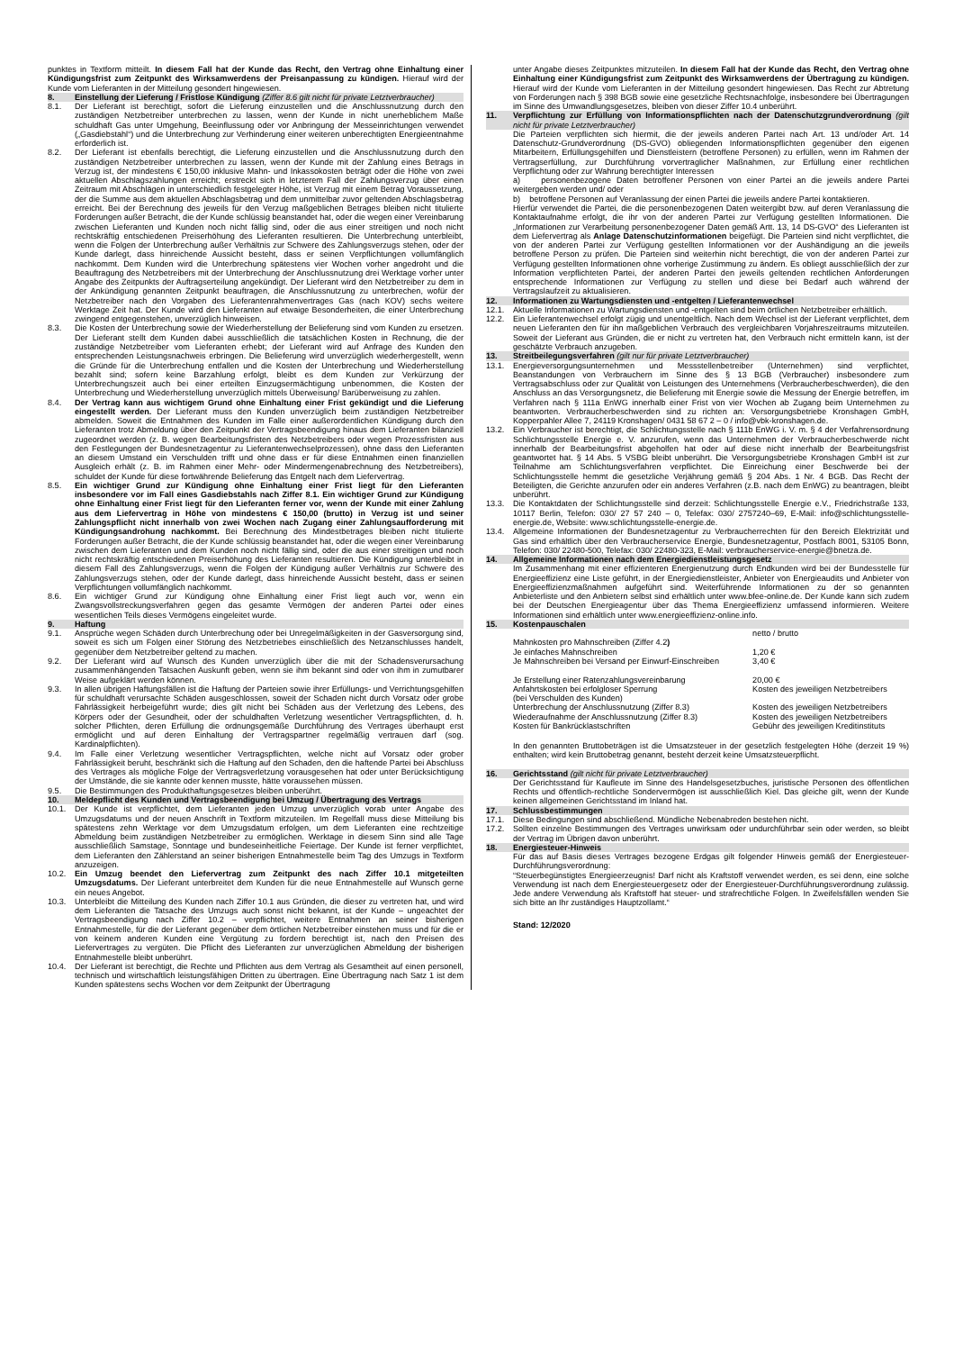punktes in Textform mitteilt. In diesem Fall hat der Kunde das Recht, den Vertrag ohne Einhaltung einer Kündigungsfrist zum Zeitpunkt des Wirksamwerdens der Preisanpassung zu kündigen. Hierauf wird der Kunde vom Lieferanten in der Mitteilung gesondert hingewiesen.
8. Einstellung der Lieferung / Fristlose Kündigung (Ziffer 8.6 gilt nicht für private Letztverbraucher)
8.1. Der Lieferant ist berechtigt, sofort die Lieferung einzustellen und die Anschlussnutzung durch den zuständigen Netzbetreiber unterbrechen zu lassen, wenn der Kunde in nicht unerheblichem Maße schuldhaft Gas unter Umgehung, Beeinflussung oder vor Anbringung der Messeinrichtungen verwendet („Gasdiebstahl“) und die Unterbrechung zur Verhinderung einer weiteren unberechtigten Energieentnahme erforderlich ist.
8.2. Der Lieferant ist ebenfalls berechtigt, die Lieferung einzustellen und die Anschlussnutzung durch den zuständigen Netzbetreiber unterbrechen zu lassen, wenn der Kunde mit der Zahlung eines Betrags in Verzug ist, der mindestens € 150,00 inklusive Mahn- und Inkassokosten beträgt oder die Höhe von zwei aktuellen Abschlagszahlungen erreicht; erstreckt sich in letzterem Fall der Zahlungsverzug über einen Zeitraum mit Abschlägen in unterschiedlich festgelegter Höhe, ist Verzug mit einem Betrag Voraussetzung, der die Summe aus dem aktuellen Abschlagsbetrag und dem unmittelbar zuvor geltenden Abschlagsbetrag erreicht. Bei der Berechnung des jeweils für den Verzug maßgeblichen Betrages bleiben nicht titulierte Forderungen außer Betracht, die der Kunde schlüssig beanstandet hat, oder die wegen einer Vereinbarung zwischen Lieferanten und Kunden noch nicht fällig sind, oder die aus einer streitigen und noch nicht rechtskräftig entschiedenen Preiserhöhung des Lieferanten resultieren. Die Unterbrechung unterbleibt, wenn die Folgen der Unterbrechung außer Verhältnis zur Schwere des Zahlungsverzugs stehen, oder der Kunde darlegt, dass hinreichende Aussicht besteht, dass er seinen Verpflichtungen vollumfänglich nachkommt. Dem Kunden wird die Unterbrechung spätestens vier Wochen vorher angedroht und die Beauftragung des Netzbetreibers mit der Unterbrechung der Anschlussnutzung drei Werktage vorher unter Angabe des Zeitpunkts der Auftragserteilung angekündigt. Der Lieferant wird den Netzbetreiber zu dem in der Ankündigung genannten Zeitpunkt beauftragen, die Anschlussnutzung zu unterbrechen, wofür der Netzbetreiber nach den Vorgaben des Lieferantenrahmenvertrages Gas (nach KOV) sechs weitere Werktage Zeit hat. Der Kunde wird den Lieferanten auf etwaige Besonderheiten, die einer Unterbrechung zwingend entgegenstehen, unverzüglich hinweisen.
8.3. Die Kosten der Unterbrechung sowie der Wiederherstellung der Belieferung sind vom Kunden zu ersetzen. Der Lieferant stellt dem Kunden dabei ausschließlich die tatsächlichen Kosten in Rechnung, die der zuständige Netzbetreiber vom Lieferanten erhebt; der Lieferant wird auf Anfrage des Kunden den entsprechenden Leistungsnachweis erbringen. Die Belieferung wird unverzüglich wiederhergestellt, wenn die Gründe für die Unterbrechung entfallen und die Kosten der Unterbrechung und Wiederherstellung bezahlt sind; sofern keine Barzahlung erfolgt, bleibt es dem Kunden zur Verkürzung der Unterbrechungszeit auch bei einer erteilten Einzugsermächtigung unbenommen, die Kosten der Unterbrechung und Wiederherstellung unverzüglich mittels Überweisung/ Barüberweisung zu zahlen.
8.4. Der Vertrag kann aus wichtigem Grund ohne Einhaltung einer Frist gekündigt und die Lieferung eingestellt werden. Der Lieferant muss den Kunden unverzüglich beim zuständigen Netzbetreiber abmelden. Soweit die Entnahmen des Kunden im Falle einer außerordentlichen Kündigung durch den Lieferanten trotz Abmeldung über den Zeitpunkt der Vertragsbeendigung hinaus dem Lieferanten bilanziell zugeordnet werden (z. B. wegen Bearbeitungsfristen des Netzbetreibers oder wegen Prozessfristen aus den Festlegungen der Bundesnetzagentur zu Lieferantenwechselprozessen), ohne dass den Lieferanten an diesem Umstand ein Verschulden trifft und ohne dass er für diese Entnahmen einen finanziellen Ausgleich erhält (z. B. im Rahmen einer Mehr- oder Mindermengenabrechnung des Netzbetreibers), schuldet der Kunde für diese fortwährende Belieferung das Entgelt nach dem Liefervertrag.
8.5. Ein wichtiger Grund zur Kündigung ohne Einhaltung einer Frist liegt für den Lieferanten insbesondere vor im Fall eines Gasdiebstahls nach Ziffer 8.1. Ein wichtiger Grund zur Kündigung ohne Einhaltung einer Frist liegt für den Lieferanten ferner vor, wenn der Kunde mit einer Zahlung aus dem Liefervertrag in Höhe von mindestens € 150,00 (brutto) in Verzug ist und seiner Zahlungspflicht nicht innerhalb von zwei Wochen nach Zugang einer Zahlungsaufforderung mit Kündigungsandrohung nachkommt. Bei Berechnung des Mindestbetrages bleiben nicht titulierte Forderungen außer Betracht, die der Kunde schlüssig beanstandet hat, oder die wegen einer Vereinbarung zwischen dem Lieferanten und dem Kunden noch nicht fällig sind, oder die aus einer streitigen und noch nicht rechtskräftig entschiedenen Preiserhöhung des Lieferanten resultieren. Die Kündigung unterbleibt in diesem Fall des Zahlungsverzugs, wenn die Folgen der Kündigung außer Verhältnis zur Schwere des Zahlungsverzugs stehen, oder der Kunde darlegt, dass hinreichende Aussicht besteht, dass er seinen Verpflichtungen vollumfänglich nachkommt.
8.6. Ein wichtiger Grund zur Kündigung ohne Einhaltung einer Frist liegt auch vor, wenn ein Zwangsvollstreckungsverfahren gegen das gesamte Vermögen der anderen Partei oder eines wesentlichen Teils dieses Vermögens eingeleitet wurde.
9. Haftung
9.1. Ansprüche wegen Schäden durch Unterbrechung oder bei Unregelmäßigkeiten in der Gasversorgung sind, soweit es sich um Folgen einer Störung des Netzbetriebes einschließlich des Netzanschlusses handelt, gegenüber dem Netzbetreiber geltend zu machen.
9.2. Der Lieferant wird auf Wunsch des Kunden unverzüglich über die mit der Schadensverursachung zusammenhängenden Tatsachen Auskunft geben, wenn sie ihm bekannt sind oder von ihm in zumutbarer Weise aufgeklärt werden können.
9.3. In allen übrigen Haftungsfällen ist die Haftung der Parteien sowie ihrer Erfüllungs- und Verrichtungsgehilfen für schuldhaft verursachte Schäden ausgeschlossen, soweit der Schaden nicht durch Vorsatz oder grobe Fahrlässigkeit herbeigeführt wurde; dies gilt nicht bei Schäden aus der Verletzung des Lebens, des Körpers oder der Gesundheit, oder der schuldhaften Verletzung wesentlicher Vertragspflichten, d. h. solcher Pflichten, deren Erfüllung die ordnungsgemäße Durchführung des Vertrages überhaupt erst ermöglicht und auf deren Einhaltung der Vertragspartner regelmäßig vertrauen darf (sog. Kardinalpflichten).
9.4. Im Falle einer Verletzung wesentlicher Vertragspflichten, welche nicht auf Vorsatz oder grober Fahrlässigkeit beruht, beschränkt sich die Haftung auf den Schaden, den die haftende Partei bei Abschluss des Vertrages als mögliche Folge der Vertragsverletzung vorausgesehen hat oder unter Berücksichtigung der Umstände, die sie kannte oder kennen musste, hätte voraussehen müssen.
9.5. Die Bestimmungen des Produkthaftungsgesetzes bleiben unberührt.
10. Meldepflicht des Kunden und Vertragsbeendigung bei Umzug / Übertragung des Vertrags
10.1. Der Kunde ist verpflichtet, dem Lieferanten jeden Umzug unverzüglich vorab unter Angabe des Umzugsdatums und der neuen Anschrift in Textform mitzuteilen. Im Regelfall muss diese Mitteilung bis spätestens zehn Werktage vor dem Umzugsdatum erfolgen, um dem Lieferanten eine rechtzeitige Abmeldung beim zuständigen Netzbetreiber zu ermöglichen. Werktage in diesem Sinn sind alle Tage ausschließlich Samstage, Sonntage und bundeseinheitliche Feiertage. Der Kunde ist ferner verpflichtet, dem Lieferanten den Zählerstand an seiner bisherigen Entnahmestelle beim Tag des Umzugs in Textform anzuzeigen.
10.2. Ein Umzug beendet den Liefervertrag zum Zeitpunkt des nach Ziffer 10.1 mitgeteilten Umzugsdatums. Der Lieferant unterbreitet dem Kunden für die neue Entnahmestelle auf Wunsch gerne ein neues Angebot.
10.3. Unterbleibt die Mitteilung des Kunden nach Ziffer 10.1 aus Gründen, die dieser zu vertreten hat, und wird dem Lieferanten die Tatsache des Umzugs auch sonst nicht bekannt, ist der Kunde – ungeachtet der Vertragsbeendigung nach Ziffer 10.2 – verpflichtet, weitere Entnahmen an seiner bisherigen Entnahmestelle, für die der Lieferant gegenüber dem örtlichen Netzbetreiber einstehen muss und für die er von keinem anderen Kunden eine Vergütung zu fordern berechtigt ist, nach den Preisen des Liefervertrages zu vergüten. Die Pflicht des Lieferanten zur unverzüglichen Abmeldung der bisherigen Entnahmestelle bleibt unberührt.
10.4. Der Lieferant ist berechtigt, die Rechte und Pflichten aus dem Vertrag als Gesamtheit auf einen personell, technisch und wirtschaftlich leistungsfähigen Dritten zu übertragen. Eine Übertragung nach Satz 1 ist dem Kunden spätestens sechs Wochen vor dem Zeitpunkt der Übertragung
unter Angabe dieses Zeitpunktes mitzuteilen. In diesem Fall hat der Kunde das Recht, den Vertrag ohne Einhaltung einer Kündigungsfrist zum Zeitpunkt des Wirksamwerdens der Übertragung zu kündigen. Hierauf wird der Kunde vom Lieferanten in der Mitteilung gesondert hingewiesen. Das Recht zur Abtretung von Forderungen nach § 398 BGB sowie eine gesetzliche Rechtsnachfolge, insbesondere bei Übertragungen im Sinne des Umwandlungsgesetzes, bleiben von dieser Ziffer 10.4 unberührt.
11. Verpflichtung zur Erfüllung von Informationspflichten nach der Datenschutzgrundverordnung (gilt nicht für private Letztverbraucher)
Die Parteien verpflichten sich hiermit, die der jeweils anderen Partei nach Art. 13 und/oder Art. 14 Datenschutz-Grundverordnung (DS-GVO) obliegenden Informationspflichten gegenüber den eigenen Mitarbeitern, Erfüllungsgehilfen und Dienstleistern (betroffene Personen) zu erfüllen, wenn im Rahmen der Vertragserfüllung, zur Durchführung vorvertraglicher Maßnahmen, zur Erfüllung einer rechtlichen Verpflichtung oder zur Wahrung berechtigter Interessen
a) personenbezogene Daten betroffener Personen von einer Partei an die jeweils andere Partei weitergeben werden und/ oder
b) betroffene Personen auf Veranlassung der einen Partei die jeweils andere Partei kontaktieren.
Hierfür verwendet die Partei, die die personenbezogenen Daten weitergibt bzw. auf deren Veranlassung die Kontaktaufnahme erfolgt, die ihr von der anderen Partei zur Verfügung gestellten Informationen. Die „Informationen zur Verarbeitung personenbezogener Daten gemäß Artt. 13, 14 DS-GVO“ des Lieferanten ist dem Liefervertrag als Anlage Datenschutzinformationen beigefügt. Die Parteien sind nicht verpflichtet, die von der anderen Partei zur Verfügung gestellten Informationen vor der Aushändigung an die jeweils betroffene Person zu prüfen. Die Parteien sind weiterhin nicht berechtigt, die von der anderen Partei zur Verfügung gestellten Informationen ohne vorherige Zustimmung zu ändern. Es obliegt ausschließlich der zur Information verpflichteten Partei, der anderen Partei den jeweils geltenden rechtlichen Anforderungen entsprechende Informationen zur Verfügung zu stellen und diese bei Bedarf auch während der Vertragslaufzeit zu aktualisieren.
12. Informationen zu Wartungsdiensten und -entgelten / Lieferantenwechsel
12.1. Aktuelle Informationen zu Wartungsdiensten und -entgelten sind beim örtlichen Netzbetreiber erhältlich.
12.2. Ein Lieferantenwechsel erfolgt zügig und unentgeltlich. Nach dem Wechsel ist der Lieferant verpflichtet, dem neuen Lieferanten den für ihn maßgeblichen Verbrauch des vergleichbaren Vorjahreszeitraums mitzuteilen. Soweit der Lieferant aus Gründen, die er nicht zu vertreten hat, den Verbrauch nicht ermitteln kann, ist der geschätzte Verbrauch anzugeben.
13. Streitbeilegungsverfahren (gilt nur für private Letztverbraucher)
13.1. Energieversorgungsunternehmen und Messstellenbetreiber (Unternehmen) sind verpflichtet, Beanstandungen von Verbrauchern im Sinne des § 13 BGB (Verbraucher) insbesondere zum Vertragsabschluss oder zur Qualität von Leistungen des Unternehmens (Verbraucherbeschwerden), die den Anschluss an das Versorgungsnetz, die Belieferung mit Energie sowie die Messung der Energie betreffen, im Verfahren nach § 111a EnWG innerhalb einer Frist von vier Wochen ab Zugang beim Unternehmen zu beantworten. Verbraucherbeschwerden sind zu richten an: Versorgungsbetriebe Kronshagen GmbH, Kopperpahler Allee 7, 24119 Kronshagen/ 0431 58 67 2 – 0 / info@vbk-kronshagen.de.
13.2. Ein Verbraucher ist berechtigt, die Schlichtungsstelle nach § 111b EnWG i. V. m. § 4 der Verfahrensordnung Schlichtungsstelle Energie e. V. anzurufen, wenn das Unternehmen der Verbraucherbeschwerde nicht innerhalb der Bearbeitungsfrist abgeholfen hat oder auf diese nicht innerhalb der Bearbeitungsfrist geantwortet hat. § 14 Abs. 5 VSBG bleibt unberührt. Die Versorgungsbetriebe Kronshagen GmbH ist zur Teilnahme am Schlichtungsverfahren verpflichtet. Die Einreichung einer Beschwerde bei der Schlichtungsstelle hemmt die gesetzliche Verjährung gemäß § 204 Abs. 1 Nr. 4 BGB. Das Recht der Beteiligten, die Gerichte anzurufen oder ein anderes Verfahren (z.B. nach dem EnWG) zu beantragen, bleibt unberührt.
13.3. Die Kontaktdaten der Schlichtungsstelle sind derzeit: Schlichtungsstelle Energie e.V., Friedrichstraße 133, 10117 Berlin, Telefon: 030/ 27 57 240 – 0, Telefax: 030/ 2757240–69, E-Mail: info@schlichtungsstelle-energie.de, Website: www.schlichtungsstelle-energie.de.
13.4. Allgemeine Informationen der Bundesnetzagentur zu Verbraucherrechten für den Bereich Elektrizität und Gas sind erhältlich über den Verbraucherservice Energie, Bundesnetzagentur, Postfach 8001, 53105 Bonn, Telefon: 030/ 22480-500, Telefax: 030/ 22480-323, E-Mail: verbraucherservice-energie@bnetza.de.
14. Allgemeine Informationen nach dem Energiedienstleistungsgesetz
Im Zusammenhang mit einer effizienteren Energienutzung durch Endkunden wird bei der Bundesstelle für Energieeffizienz eine Liste geführt, in der Energiedienstleister, Anbieter von Energieaudits und Anbieter von Energieeffizienzmaßnahmen aufgeführt sind. Weiterführende Informationen zu der so genannten Anbieterliste und den Anbietern selbst sind erhältlich unter www.bfee-online.de. Der Kunde kann sich zudem bei der Deutschen Energieagentur über das Thema Energieeffizienz umfassend informieren. Weitere Informationen sind erhältlich unter www.energieeffizienz-online.info.
15. Kostenpauschalen
| | netto / brutto |
| Mahnkosten pro Mahnschreiben (Ziffer 4.2 ) | |
| Je einfaches Mahnschreiben | 1,20 € |
| Je Mahnschreiben bei Versand per Einwurf-Einschreiben | 3,40 € |
| Je Erstellung einer Ratenzahlungsvereinbarung | 20,00 € |
| Anfahrtskosten bei erfolgloser Sperrung (bei Verschulden des Kunden) | Kosten des jeweiligen Netzbetreibers |
| Unterbrechung der Anschlussnutzung (Ziffer 8.3) | Kosten des jeweiligen Netzbetreibers |
| Wiederaufnahme der Anschlussnutzung (Ziffer 8.3) | Kosten des jeweiligen Netzbetreibers |
| Kosten für Bankrücklastschriften | Gebühr des jeweiligen Kreditinstituts |
In den genannten Bruttobeträgen ist die Umsatzsteuer in der gesetzlich festgelegten Höhe (derzeit 19 %) enthalten; wird kein Bruttobetrag genannt, besteht derzeit keine Umsatzsteuerpflicht.
16. Gerichtsstand (gilt nicht für private Letztverbraucher)
Der Gerichtsstand für Kaufleute im Sinne des Handelsgesetzbuches, juristische Personen des öffentlichen Rechts und öffentlich-rechtliche Sondervermögen ist ausschließlich Kiel. Das gleiche gilt, wenn der Kunde keinen allgemeinen Gerichtsstand im Inland hat.
17. Schlussbestimmungen
17.1. Diese Bedingungen sind abschließend. Mündliche Nebenabreden bestehen nicht.
17.2. Sollten einzelne Bestimmungen des Vertrages unwirksam oder undurchführbar sein oder werden, so bleibt der Vertrag im Übrigen davon unberührt.
18. Energiesteuer-Hinweis
Für das auf Basis dieses Vertrages bezogene Erdgas gilt folgender Hinweis gemäß der Energiesteuer-Durchführungsverordnung:
“Steuerbegünstigtes Energieerzeugnis! Darf nicht als Kraftstoff verwendet werden, es sei denn, eine solche Verwendung ist nach dem Energiesteuergesetz oder der Energiesteuer-Durchführungsverordnung zulässig. Jede andere Verwendung als Kraftstoff hat steuer- und strafrechtliche Folgen. In Zweifelsfällen wenden Sie sich bitte an Ihr zuständiges Hauptzollamt.“
Stand: 12/2020